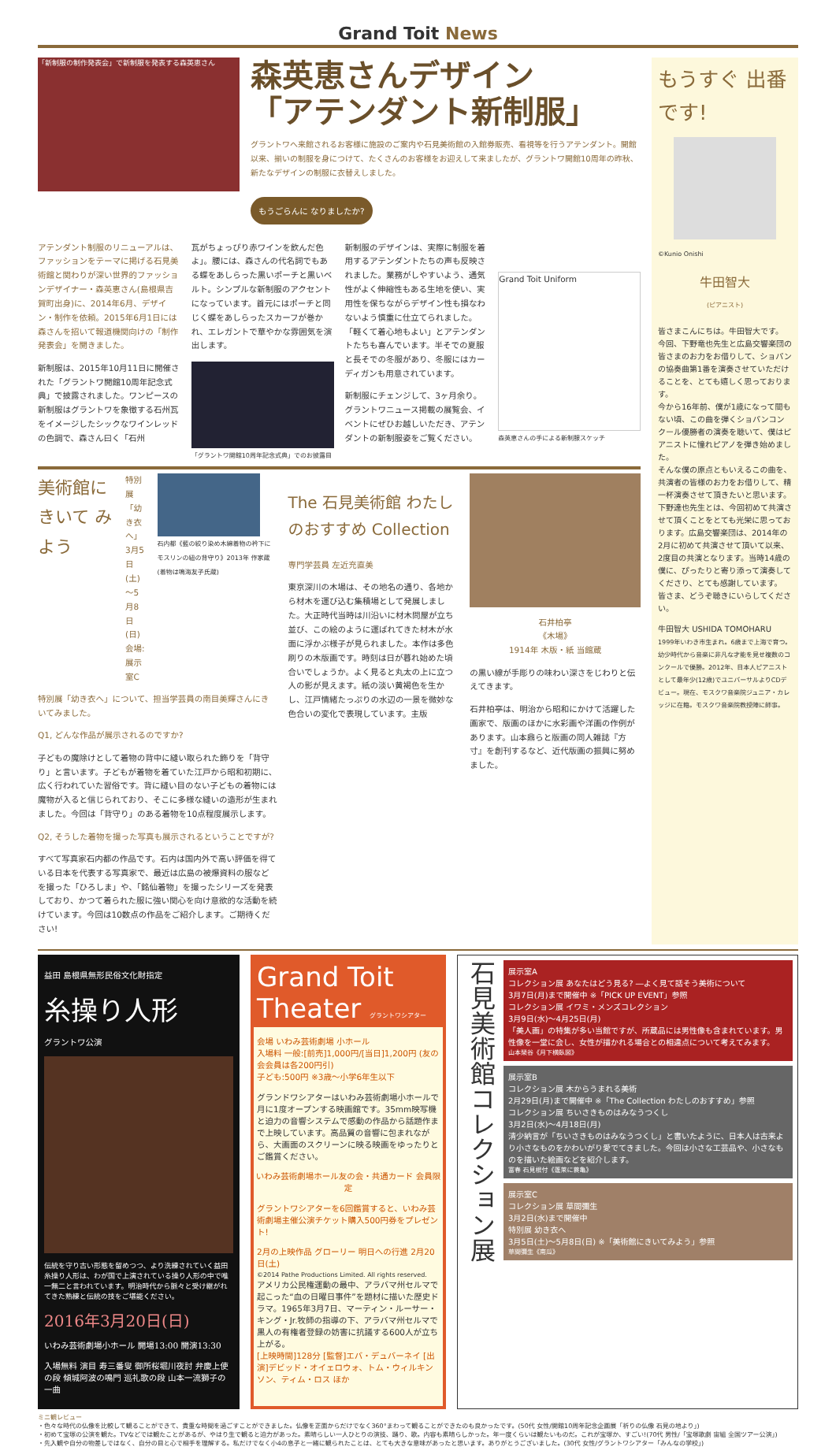Grand Toit News
「新制服の制作発表会」で新制服を発表する森英恵さん
森英恵さんデザイン
「アテンダント新制服」
グラントワへ来館されるお客様に施設のご案内や石見美術館の入館券販売、看視等を行うアテンダント。開館以来、揃いの制服を身につけて、たくさんのお客様をお迎えして来ましたが、グラントワ開館10周年の昨秋、新たなデザインの制服に衣替えしました。
もうごらんに なりましたか?
アテンダント制服のリニューアルは、ファッションをテーマに掲げる石見美術館と関わりが深い世界的ファッションデザイナー・森英恵さん(島根県吉賀町出身)に、2014年6月、デザイン・制作を依頼。2015年6月1日には森さんを招いて報道機関向けの「制作発表会」を開きました。
新制服は、2015年10月11日に開催された「グラントワ開館10周年記念式典」で披露されました。ワンピースの新制服はグラントワを象徴する石州瓦をイメージしたシックなワインレッドの色調で、森さん曰く「石州
瓦がちょっぴり赤ワインを飲んだ色よ」。腰には、森さんの代名詞でもある蝶をあしらった黒いポーチと黒いベルト。シンプルな新制服のアクセントになっています。首元にはポーチと同じく蝶をあしらったスカーフが巻かれ、エレガントで華やかな雰囲気を演出します。
「グラントワ開館10周年記念式典」でのお披露目
新制服のデザインは、実際に制服を着用するアテンダントたちの声も反映されました。業務がしやすいよう、通気性がよく伸縮性もある生地を使い、実用性を保ちながらデザイン性も損なわないよう慎重に仕立てられました。「軽くて着心地もよい」とアテンダントたちも喜んでいます。半そでの夏服と長そでの冬服があり、冬服にはカーディガンも用意されています。
新制服にチェンジして、3ヶ月余り。グラントワニュース掲載の展覧会、イベントにぜひお越しいただき、アテンダントの新制服姿をご覧ください。
Grand Toit Uniform
森英恵さんの手による新制服スケッチ
美術館に きいて みよう
特別展
「幼き衣へ」
3月5日(土)
～5月8日(日)
会場:展示室C
石内都《藍の絞り染め木綿着物の衿下にモスリンの紐の背守り》2013年 作家蔵(着物は鳴海友子氏蔵)
特別展「幼き衣へ」について、担当学芸員の南目美輝さんにきいてみました。
Q1, どんな作品が展示されるのですか?
子どもの魔除けとして着物の背中に縫い取られた飾りを「背守り」と言います。子どもが着物を着ていた江戸から昭和初期に、広く行われていた習俗です。背に縫い目のない子どもの着物には魔物が入ると信じられており、そこに多様な縫いの造形が生まれました。今回は「背守り」のある着物を10点程度展示します。
Q2, そうした着物を撮った写真も展示されるということですが?
すべて写真家石内都の作品です。石内は国内外で高い評価を得ている日本を代表する写真家で、最近は広島の被爆資料の服などを撮った「ひろしま」や、「銘仙着物」を撮ったシリーズを発表しており、かつて着られた服に強い関心を向け意欲的な活動を続けています。今回は10数点の作品をご紹介します。ご期待ください!
The 石見美術館 わたしのおすすめ Collection
専門学芸員 左近充直美
東京深川の木場は、その地名の通り、各地から材木を運び込む集積場として発展しました。大正時代当時は川沿いに材木問屋が立ち並び、この絵のように運ばれてきた材木が水面に浮かぶ様子が見られました。本作は多色刷りの木版画です。時刻は日が暮れ始めた頃合いでしょうか。よく見ると丸太の上に立つ人の影が見えます。紙の淡い黄褐色を生かし、江戸情緒たっぷりの水辺の一景を微妙な色合いの変化で表現しています。主版
石井柏亭
《木場》
1914年 木版・紙 当館蔵
の黒い線が手彫りの味わい深さをじわりと伝えてきます。
石井柏亭は、明治から昭和にかけて活躍した画家で、版画のほかに水彩画や洋画の作例があります。山本鼎らと版画の同人雑誌『方寸』を創刊するなど、近代版画の振興に努めました。
もうすぐ 出番です!
©Kunio Onishi
牛田智大
(ピアニスト)
皆さまこんにちは。牛田智大です。
今回、下野竜也先生と広島交響楽団の皆さまのお力をお借りして、ショパンの協奏曲第1番を演奏させていただけることを、とても嬉しく思っております。
今から16年前、僕が1歳になって間もない頃、この曲を弾くショパンコンクール優勝者の演奏を聴いて、僕はピアニストに憧れピアノを弾き始めました。
そんな僕の原点ともいえるこの曲を、共演者の皆様のお力をお借りして、精一杯演奏させて頂きたいと思います。
下野達也先生とは、今回初めて共演させて頂くことをとても光栄に思っております。広島交響楽団は、2014年の2月に初めて共演させて頂いて以来、2度目の共演となります。当時14歳の僕に、ぴったりと寄り添って演奏してくださり、とても感謝しています。
皆さま、どうぞ聴きにいらしてください。
牛田智大 USHIDA TOMOHARU
1999年いわき市生まれ。6歳まで上海で育つ。幼少時代から音楽に非凡な才能を見せ複数のコンクールで優勝。2012年、日本人ピアニストとして最年少(12歳)でユニバーサルよりCDデビュー。現在、モスクワ音楽院ジュニア・カレッジに在籍。モスクワ音楽院教授陣に師事。
益田 島根県無形民俗文化財指定
糸操り人形
グラントワ公演
伝統を守り古い形態を留めつつ、より洗練されていく益田糸操り人形は、わが国で上演されている操り人形の中で唯一無二と言われています。明治時代から脈々と受け継がれてきた熟練と伝統の技をご堪能ください。
2016年3月20日(日)
いわみ芸術劇場小ホール 開場13:00 開演13:30
入場無料 演目 寿三番叟 御所桜堀川夜討 弁慶上使の段 傾城阿波の鳴門 巡礼歌の段 山本一流獅子の一曲
Grand Toit Theater グラントワシアター
会場 いわみ芸術劇場 小ホール
入場料 一般:[前売]1,000円/[当日]1,200円 (友の会会員は各200円引)
子ども:500円 ※3歳～小学6年生以下
グランドワシアターはいわみ芸術劇場小ホールで月に1度オープンする映画館です。35mm映写機と迫力の音響システムで感動の作品から話題作まで上映しています。高品質の音響に包まれながら、大画面のスクリーンに映る映画をゆったりとご鑑賞ください。
いわみ芸術劇場ホール友の会・共通カード 会員限定
グラントワシアターを6回鑑賞すると、いわみ芸術劇場主催公演チケット購入500円券をプレゼント!
2月の上映作品 グローリー 明日への行進 2月20日(土)
©2014 Pathe Productions Limited. All rights reserved.
アメリカ公民権運動の最中、アラバマ州セルマで起こった“血の日曜日事件”を題材に描いた歴史ドラマ。1965年3月7日、マーティン・ルーサー・キング・Jr.牧師の指導の下、アラバマ州セルマで黒人の有権者登録の妨害に抗議する600人が立ち上がる。
[上映時間]128分 [監督]エバ・デュバーネイ [出演]デビッド・オイェロウォ、トム・ウィルキンソン、ティム・ロス ほか
石見美術館コレクション展
展示室A
コレクション展 あなたはどう見る? ―よく見て話そう美術について
3月7日(月)まで開催中 ※「PICK UP EVENT」参照
コレクション展 イワミ・メンズコレクション
3月9日(水)～4月25日(月)
「美人画」の特集が多い当館ですが、所蔵品には男性像も含まれています。男性像を一堂に会し、女性が描かれる場合との相違点について考えてみます。
山本琹谷《月下横臥図》
展示室B
コレクション展 木からうまれる美術
2月29日(月)まで開催中 ※「The Collection わたしのおすすめ」参照
コレクション展 ちいさきものはみなうつくし
3月2日(水)～4月18日(月)
清少納言が「ちいさきものはみなうつくし」と書いたように、日本人は古来より小さなものをかわいがり愛でてきました。今回は小さな工芸品や、小さなものを描いた絵画などを紹介します。
富春 石見根付《蓬莱に蓑亀》
展示室C
コレクション展 草間彌生
3月2日(水)まで開催中
特別展 幼き衣へ
3月5日(土)～5月8日(日) ※「美術館にきいてみよう」参照
草間彌生《南瓜》
ミニ観レビュー
・色々な時代の仏像を比較して観ることができて、貴重な時間を過ごすことができました。仏像を正面からだけでなく360°まわって観ることができたのも良かったです。(50代 女性/開館10周年記念企画展「祈りの仏像 石見の地より」)
・初めて宝塚の公演を観た。TVなどでは観たことがあるが、やはり生で観ると迫力があった。素晴らしい一人ひとりの演技、踊り、歌。内容も素晴らしかった。年一度くらいは観たいものだ。これが宝塚か、すごい!(70代 男性/「宝塚歌劇 宙組 全国ツアー公演」)
・先入観や自分の物差しではなく、自分の目と心で相手を理解する。私だけでなく小4の息子と一緒に観られたことは、とても大きな意味があったと思います。ありがとうございました。(30代 女性/グラントワシアター「みんなの学校」)